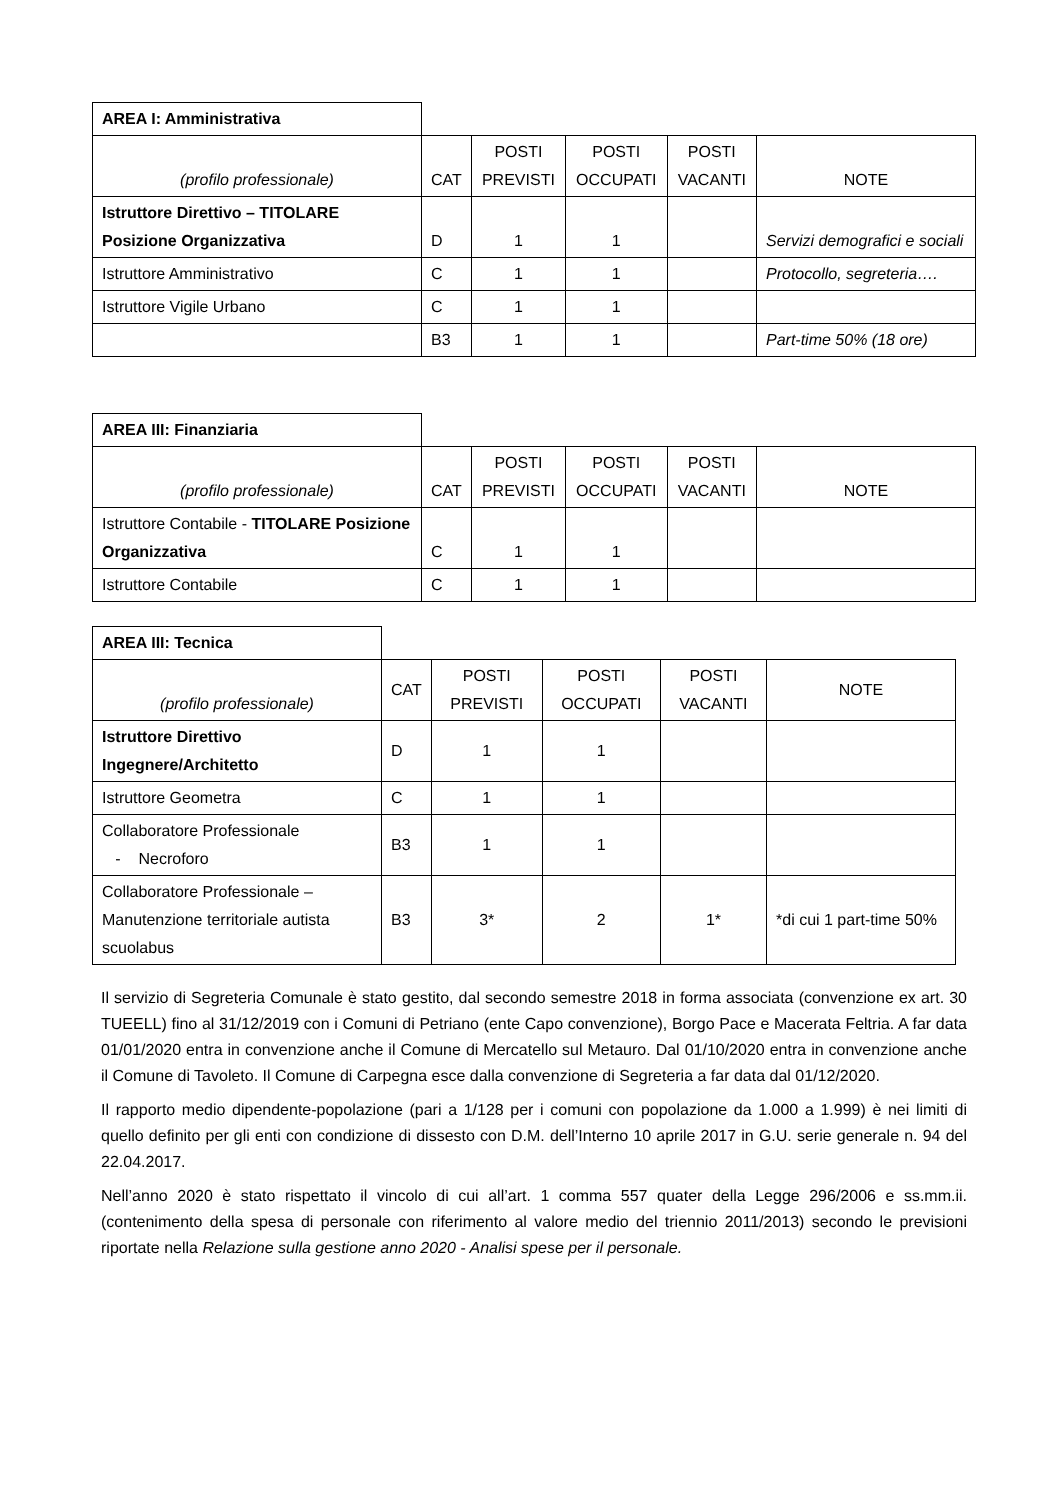| AREA I: Amministrativa | | | | | |
| (profilo professionale) | CAT | POSTI PREVISTI | POSTI OCCUPATI | POSTI VACANTI | NOTE |
| Istruttore Direttivo – TITOLARE Posizione Organizzativa | D | 1 | 1 | | Servizi demografici e sociali |
| Istruttore Amministrativo | C | 1 | 1 | | Protocollo, segreteria…. |
| Istruttore Vigile Urbano | C | 1 | 1 | | |
| | B3 | 1 | 1 | | Part-time 50% (18 ore) |
| AREA III: Finanziaria | | | | | |
| (profilo professionale) | CAT | POSTI PREVISTI | POSTI OCCUPATI | POSTI VACANTI | NOTE |
| Istruttore Contabile - TITOLARE Posizione Organizzativa | C | 1 | 1 | | |
| Istruttore Contabile | C | 1 | 1 | | |
| AREA III: Tecnica | | | | | |
| (profilo professionale) | CAT | POSTI PREVISTI | POSTI OCCUPATI | POSTI VACANTI | NOTE |
| Istruttore Direttivo Ingegnere/Architetto | D | 1 | 1 | | |
| Istruttore Geometra | C | 1 | 1 | | |
| Collaboratore Professionale - Necroforo | B3 | 1 | 1 | | |
| Collaboratore Professionale – Manutenzione territoriale autista scuolabus | B3 | 3* | 2 | 1* | *di cui 1 part-time 50% |
Il servizio di Segreteria Comunale è stato gestito, dal secondo semestre 2018 in forma associata (convenzione ex art. 30 TUEELL) fino al 31/12/2019 con i Comuni di Petriano (ente Capo convenzione), Borgo Pace e Macerata Feltria. A far data 01/01/2020 entra in convenzione anche il Comune di Mercatello sul Metauro. Dal 01/10/2020 entra in convenzione anche il Comune di Tavoleto. Il Comune di Carpegna esce dalla convenzione di Segreteria a far data dal 01/12/2020.
Il rapporto medio dipendente-popolazione (pari a 1/128 per i comuni con popolazione da 1.000 a 1.999) è nei limiti di quello definito per gli enti con condizione di dissesto con D.M. dell’Interno 10 aprile 2017 in G.U. serie generale n. 94 del 22.04.2017.
Nell’anno 2020 è stato rispettato il vincolo di cui all’art. 1 comma 557 quater della Legge 296/2006 e ss.mm.ii. (contenimento della spesa di personale con riferimento al valore medio del triennio 2011/2013) secondo le previsioni riportate nella Relazione sulla gestione anno 2020 - Analisi spese per il personale.